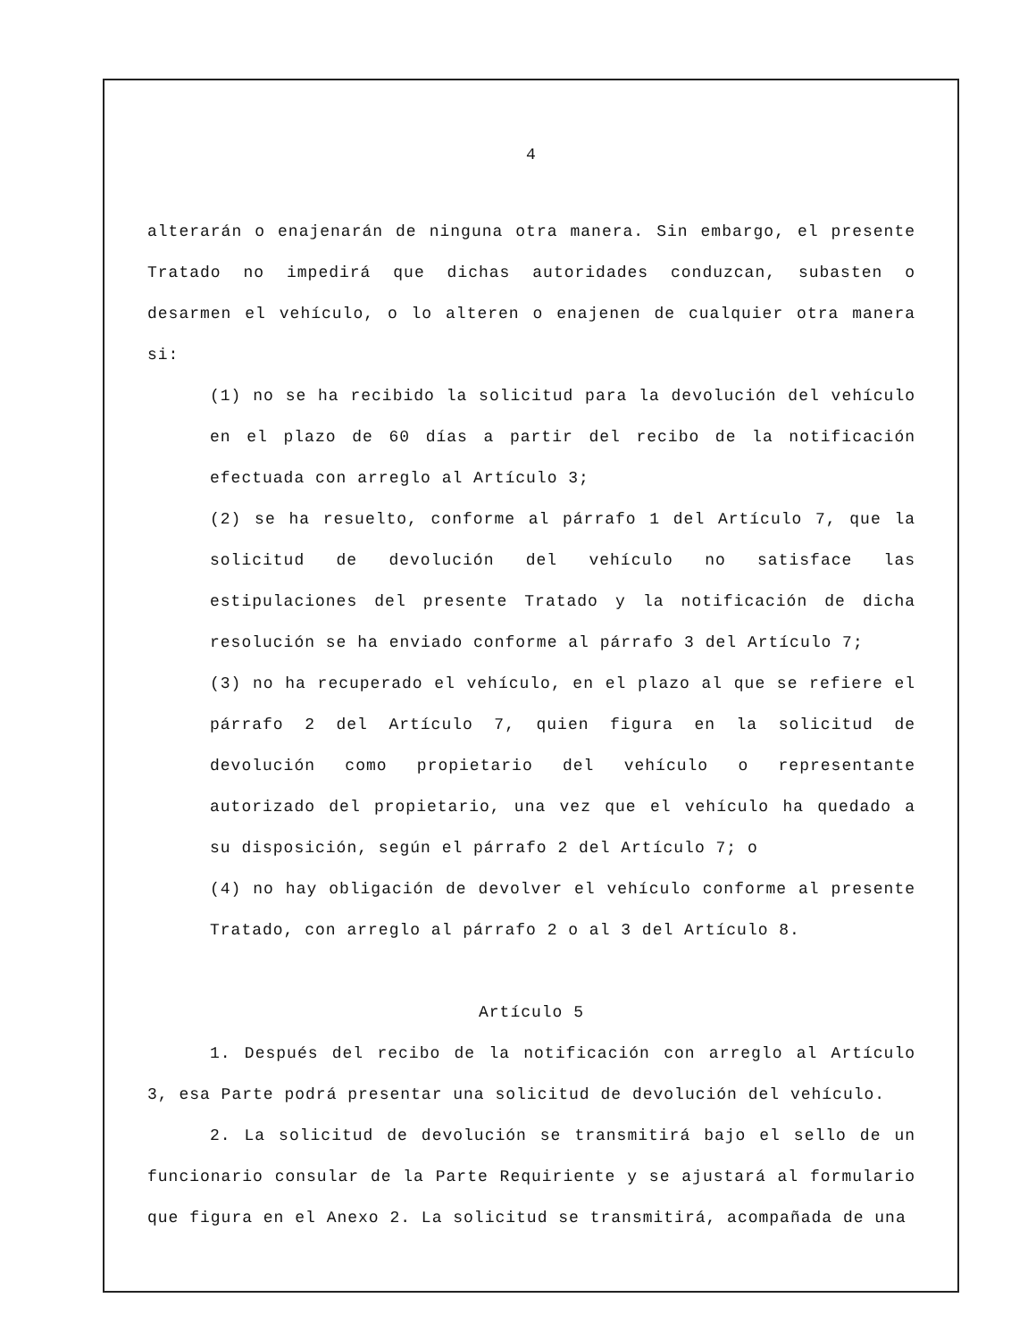4
alterarán o enajenarán de ninguna otra manera. Sin embargo, el presente Tratado no impedirá que dichas autoridades conduzcan, subasten o desarmen el vehículo, o lo alteren o enajenen de cualquier otra manera si:
(1) no se ha recibido la solicitud para la devolución del vehículo en el plazo de 60 días a partir del recibo de la notificación efectuada con arreglo al Artículo 3;
(2) se ha resuelto, conforme al párrafo 1 del Artículo 7, que la solicitud de devolución del vehículo no satisface las estipulaciones del presente Tratado y la notificación de dicha resolución se ha enviado conforme al párrafo 3 del Artículo 7;
(3) no ha recuperado el vehículo, en el plazo al que se refiere el párrafo 2 del Artículo 7, quien figura en la solicitud de devolución como propietario del vehículo o representante autorizado del propietario, una vez que el vehículo ha quedado a su disposición, según el párrafo 2 del Artículo 7; o
(4) no hay obligación de devolver el vehículo conforme al presente Tratado, con arreglo al párrafo 2 o al 3 del Artículo 8.
Artículo 5
1. Después del recibo de la notificación con arreglo al Artículo 3, esa Parte podrá presentar una solicitud de devolución del vehículo.
2. La solicitud de devolución se transmitirá bajo el sello de un funcionario consular de la Parte Requiriente y se ajustará al formulario que figura en el Anexo 2. La solicitud se transmitirá, acompañada de una